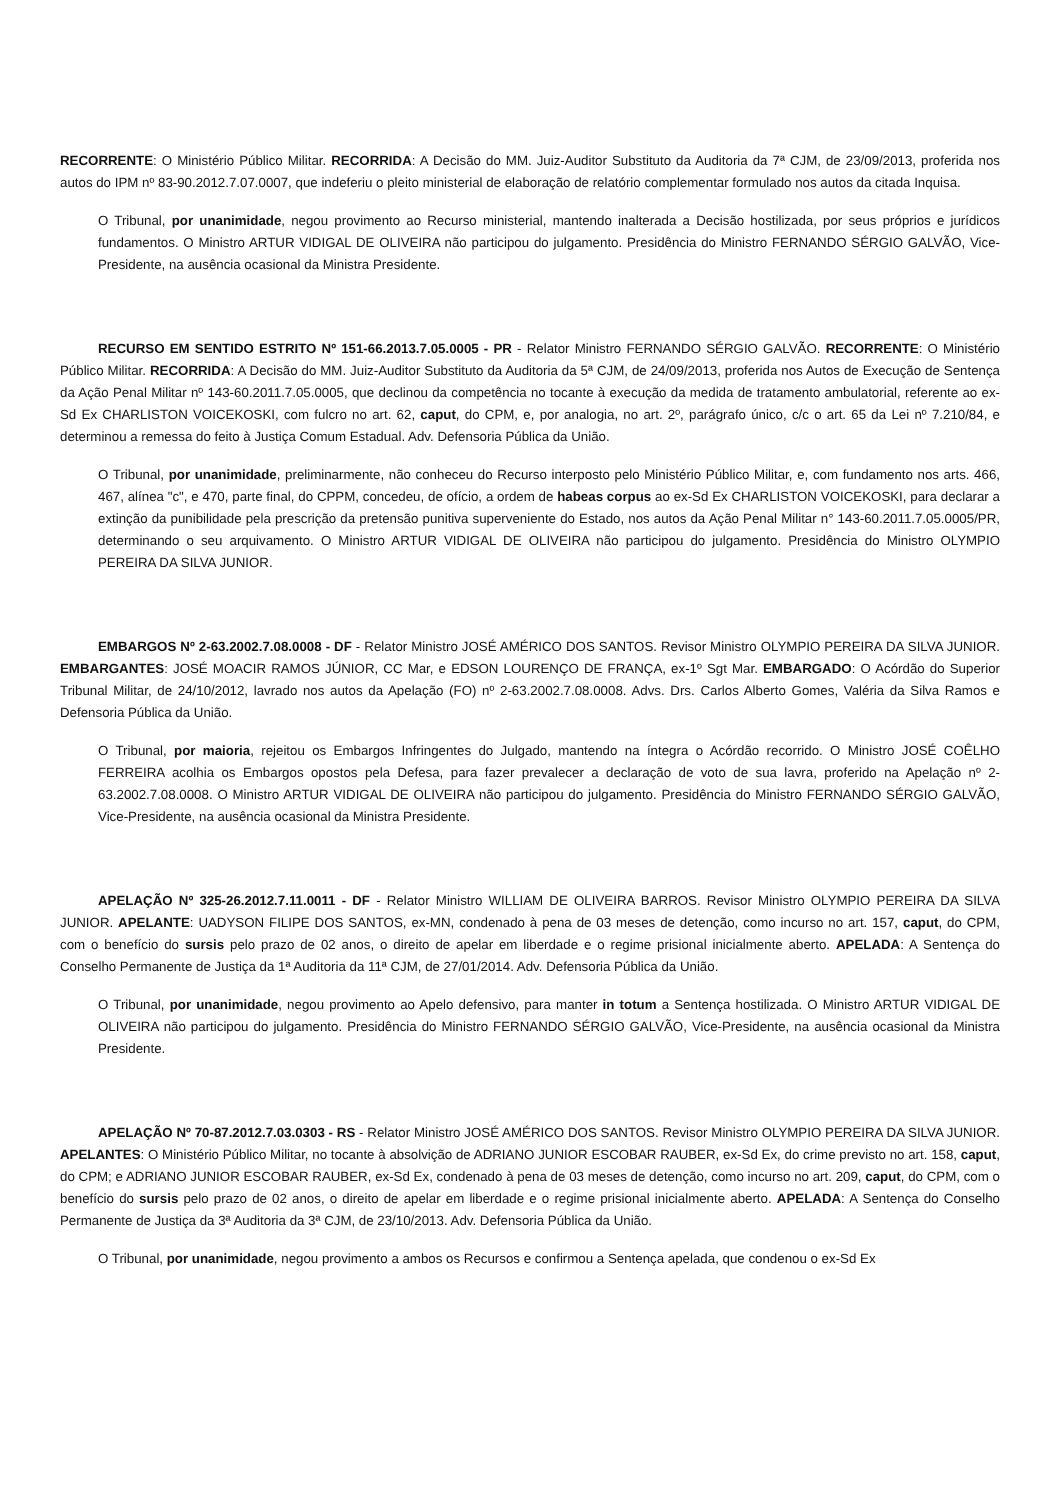RECORRENTE: O Ministério Público Militar. RECORRIDA: A Decisão do MM. Juiz-Auditor Substituto da Auditoria da 7ª CJM, de 23/09/2013, proferida nos autos do IPM nº 83-90.2012.7.07.0007, que indeferiu o pleito ministerial de elaboração de relatório complementar formulado nos autos da citada Inquisa.
O Tribunal, por unanimidade, negou provimento ao Recurso ministerial, mantendo inalterada a Decisão hostilizada, por seus próprios e jurídicos fundamentos. O Ministro ARTUR VIDIGAL DE OLIVEIRA não participou do julgamento. Presidência do Ministro FERNANDO SÉRGIO GALVÃO, Vice-Presidente, na ausência ocasional da Ministra Presidente.
RECURSO EM SENTIDO ESTRITO Nº 151-66.2013.7.05.0005 - PR - Relator Ministro FERNANDO SÉRGIO GALVÃO. RECORRENTE: O Ministério Público Militar. RECORRIDA: A Decisão do MM. Juiz-Auditor Substituto da Auditoria da 5ª CJM, de 24/09/2013, proferida nos Autos de Execução de Sentença da Ação Penal Militar nº 143-60.2011.7.05.0005, que declinou da competência no tocante à execução da medida de tratamento ambulatorial, referente ao ex-Sd Ex CHARLISTON VOICEKOSKI, com fulcro no art. 62, caput, do CPM, e, por analogia, no art. 2º, parágrafo único, c/c o art. 65 da Lei nº 7.210/84, e determinou a remessa do feito à Justiça Comum Estadual. Adv. Defensoria Pública da União.
O Tribunal, por unanimidade, preliminarmente, não conheceu do Recurso interposto pelo Ministério Público Militar, e, com fundamento nos arts. 466, 467, alínea "c", e 470, parte final, do CPPM, concedeu, de ofício, a ordem de habeas corpus ao ex-Sd Ex CHARLISTON VOICEKOSKI, para declarar a extinção da punibilidade pela prescrição da pretensão punitiva superveniente do Estado, nos autos da Ação Penal Militar n° 143-60.2011.7.05.0005/PR, determinando o seu arquivamento. O Ministro ARTUR VIDIGAL DE OLIVEIRA não participou do julgamento. Presidência do Ministro OLYMPIO PEREIRA DA SILVA JUNIOR.
EMBARGOS Nº 2-63.2002.7.08.0008 - DF - Relator Ministro JOSÉ AMÉRICO DOS SANTOS. Revisor Ministro OLYMPIO PEREIRA DA SILVA JUNIOR. EMBARGANTES: JOSÉ MOACIR RAMOS JÚNIOR, CC Mar, e EDSON LOURENÇO DE FRANÇA, ex-1º Sgt Mar. EMBARGADO: O Acórdão do Superior Tribunal Militar, de 24/10/2012, lavrado nos autos da Apelação (FO) nº 2-63.2002.7.08.0008. Advs. Drs. Carlos Alberto Gomes, Valéria da Silva Ramos e Defensoria Pública da União.
O Tribunal, por maioria, rejeitou os Embargos Infringentes do Julgado, mantendo na íntegra o Acórdão recorrido. O Ministro JOSÉ COÊLHO FERREIRA acolhia os Embargos opostos pela Defesa, para fazer prevalecer a declaração de voto de sua lavra, proferido na Apelação nº 2-63.2002.7.08.0008. O Ministro ARTUR VIDIGAL DE OLIVEIRA não participou do julgamento. Presidência do Ministro FERNANDO SÉRGIO GALVÃO, Vice-Presidente, na ausência ocasional da Ministra Presidente.
APELAÇÃO Nº 325-26.2012.7.11.0011 - DF - Relator Ministro WILLIAM DE OLIVEIRA BARROS. Revisor Ministro OLYMPIO PEREIRA DA SILVA JUNIOR. APELANTE: UADYSON FILIPE DOS SANTOS, ex-MN, condenado à pena de 03 meses de detenção, como incurso no art. 157, caput, do CPM, com o benefício do sursis pelo prazo de 02 anos, o direito de apelar em liberdade e o regime prisional inicialmente aberto. APELADA: A Sentença do Conselho Permanente de Justiça da 1ª Auditoria da 11ª CJM, de 27/01/2014. Adv. Defensoria Pública da União.
O Tribunal, por unanimidade, negou provimento ao Apelo defensivo, para manter in totum a Sentença hostilizada. O Ministro ARTUR VIDIGAL DE OLIVEIRA não participou do julgamento. Presidência do Ministro FERNANDO SÉRGIO GALVÃO, Vice-Presidente, na ausência ocasional da Ministra Presidente.
APELAÇÃO Nº 70-87.2012.7.03.0303 - RS - Relator Ministro JOSÉ AMÉRICO DOS SANTOS. Revisor Ministro OLYMPIO PEREIRA DA SILVA JUNIOR. APELANTES: O Ministério Público Militar, no tocante à absolvição de ADRIANO JUNIOR ESCOBAR RAUBER, ex-Sd Ex, do crime previsto no art. 158, caput, do CPM; e ADRIANO JUNIOR ESCOBAR RAUBER, ex-Sd Ex, condenado à pena de 03 meses de detenção, como incurso no art. 209, caput, do CPM, com o benefício do sursis pelo prazo de 02 anos, o direito de apelar em liberdade e o regime prisional inicialmente aberto. APELADA: A Sentença do Conselho Permanente de Justiça da 3ª Auditoria da 3ª CJM, de 23/10/2013. Adv. Defensoria Pública da União.
O Tribunal, por unanimidade, negou provimento a ambos os Recursos e confirmou a Sentença apelada, que condenou o ex-Sd Ex